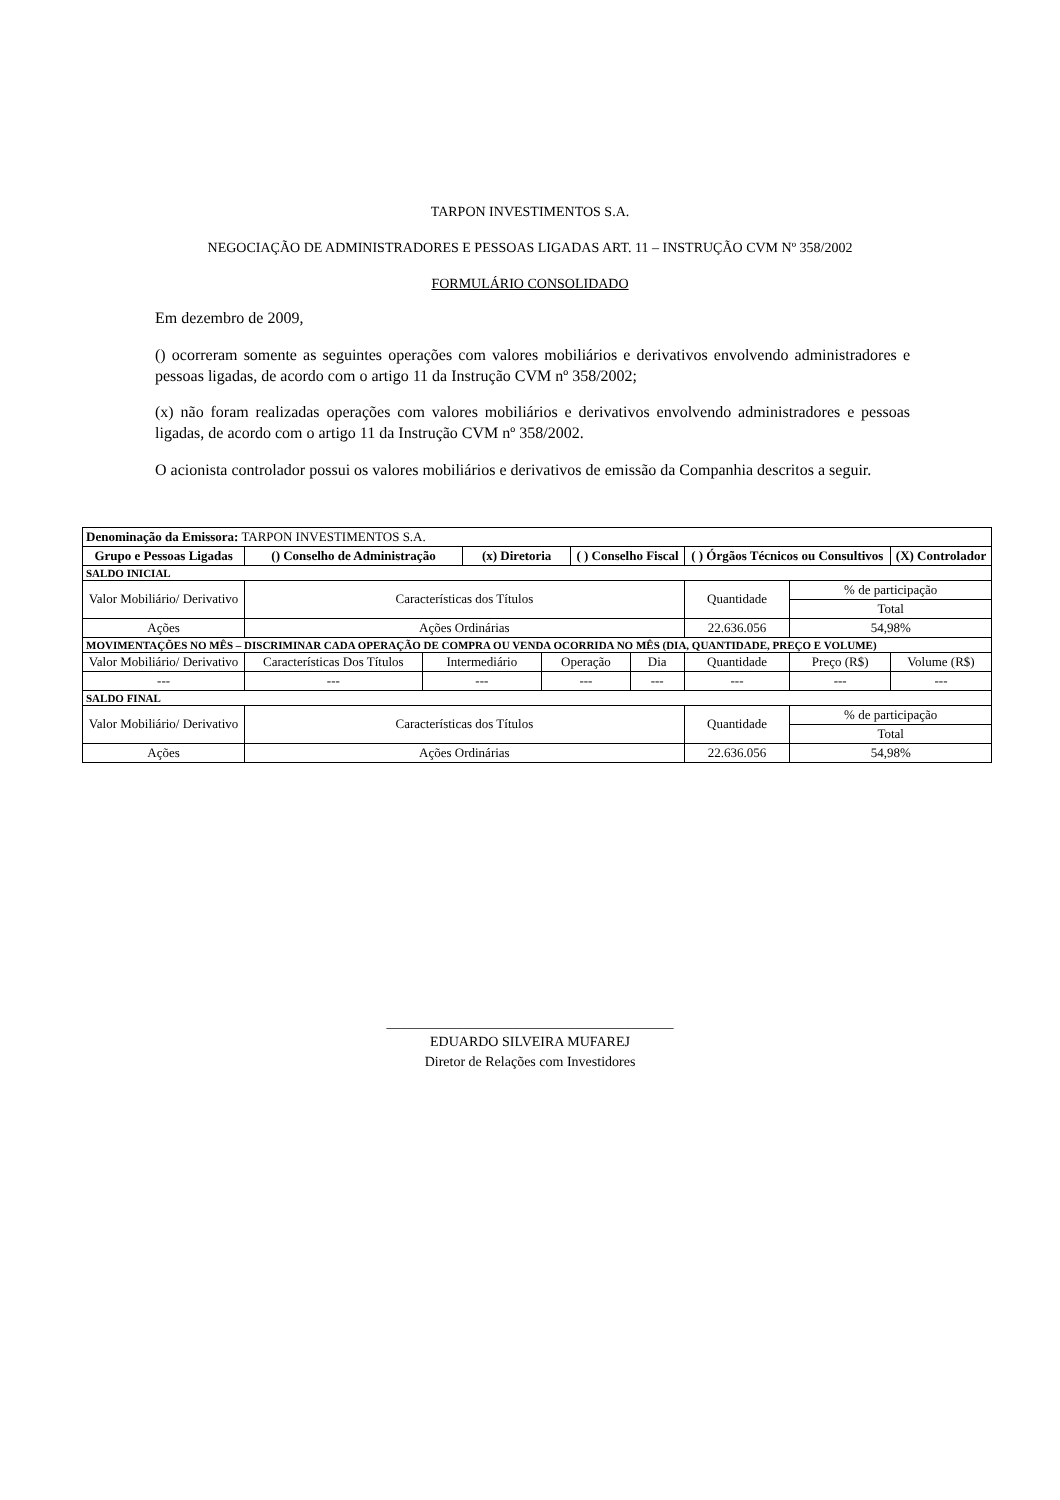TARPON INVESTIMENTOS S.A.
NEGOCIAÇÃO DE ADMINISTRADORES E PESSOAS LIGADAS ART. 11 – INSTRUÇÃO CVM Nº 358/2002
FORMULÁRIO CONSOLIDADO
Em dezembro de 2009,
() ocorreram somente as seguintes operações com valores mobiliários e derivativos envolvendo administradores e pessoas ligadas, de acordo com o artigo 11 da Instrução CVM nº 358/2002;
(x) não foram realizadas operações com valores mobiliários e derivativos envolvendo administradores e pessoas ligadas, de acordo com o artigo 11 da Instrução CVM nº 358/2002.
O acionista controlador possui os valores mobiliários e derivativos de emissão da Companhia descritos a seguir.
| Denominação da Emissora: TARPON INVESTIMENTOS S.A. | | | | | | | | | |
| Grupo e Pessoas Ligadas | () Conselho de Administração | | (x) Diretoria | | ( ) Conselho Fiscal | | ( ) Órgãos Técnicos ou Consultivos | | (X) Controlador |
| SALDO INICIAL | | | | | | | | | |
| Valor Mobiliário/ Derivativo | Características dos Títulos | | | | | | Quantidade | % de participação | |
| | | | | | | | | Total | |
| Ações | Ações Ordinárias | | | | | | 22.636.056 | 54,98% | |
| MOVIMENTAÇÕES NO MÊS – DISCRIMINAR CADA OPERAÇÃO DE COMPRA OU VENDA OCORRIDA NO MÊS (DIA, QUANTIDADE, PREÇO E VOLUME) | | | | | | | | | |
| Valor Mobiliário/ Derivativo | Características Dos Títulos | Intermediário | | Operação | | Dia | Quantidade | Preço (R$) | Volume (R$) |
| --- | --- | --- | | --- | | --- | --- | --- | --- |
| SALDO FINAL | | | | | | | | | |
| Valor Mobiliário/ Derivativo | Características dos Títulos | | | | | | Quantidade | % de participação | |
| | | | | | | | | Total | |
| Ações | Ações Ordinárias | | | | | | 22.636.056 | 54,98% | |
_________________________________________
EDUARDO SILVEIRA MUFAREJ
Diretor de Relações com Investidores